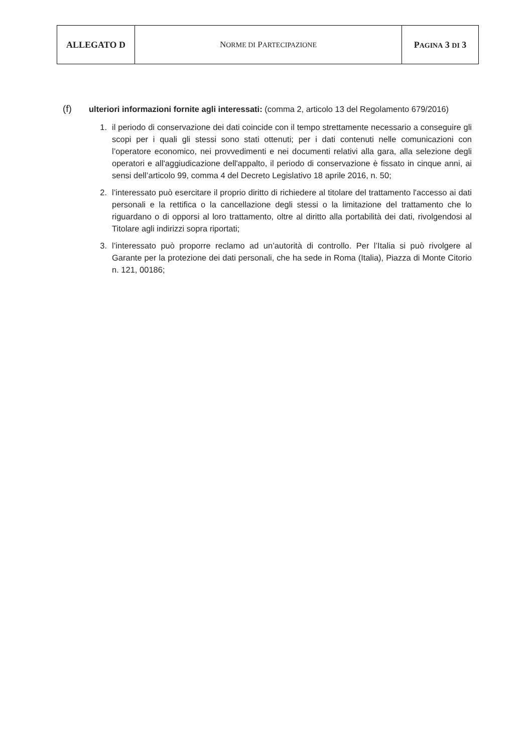| ALLEGATO D | N ORME DI P ARTECIPAZIONE | P AGINA 3 DI 3 |
(f)
ulteriori informazioni fornite agli interessati: (comma 2, articolo 13 del Regolamento 679/2016)
1. il periodo di conservazione dei dati coincide con il tempo strettamente necessario a conseguire gli scopi per i quali gli stessi sono stati ottenuti; per i dati contenuti nelle comunicazioni con l’operatore economico, nei provvedimenti e nei documenti relativi alla gara, alla selezione degli operatori e all'aggiudicazione dell'appalto, il periodo di conservazione è fissato in cinque anni, ai sensi dell’articolo 99, comma 4 del Decreto Legislativo 18 aprile 2016, n. 50;
2. l’interessato può esercitare il proprio diritto di richiedere al titolare del trattamento l'accesso ai dati personali e la rettifica o la cancellazione degli stessi o la limitazione del trattamento che lo riguardano o di opporsi al loro trattamento, oltre al diritto alla portabilità dei dati, rivolgendosi al Titolare agli indirizzi sopra riportati;
3. l’interessato può proporre reclamo ad un’autorità di controllo. Per l’Italia si può rivolgere al Garante per la protezione dei dati personali, che ha sede in Roma (Italia), Piazza di Monte Citorio n. 121, 00186;